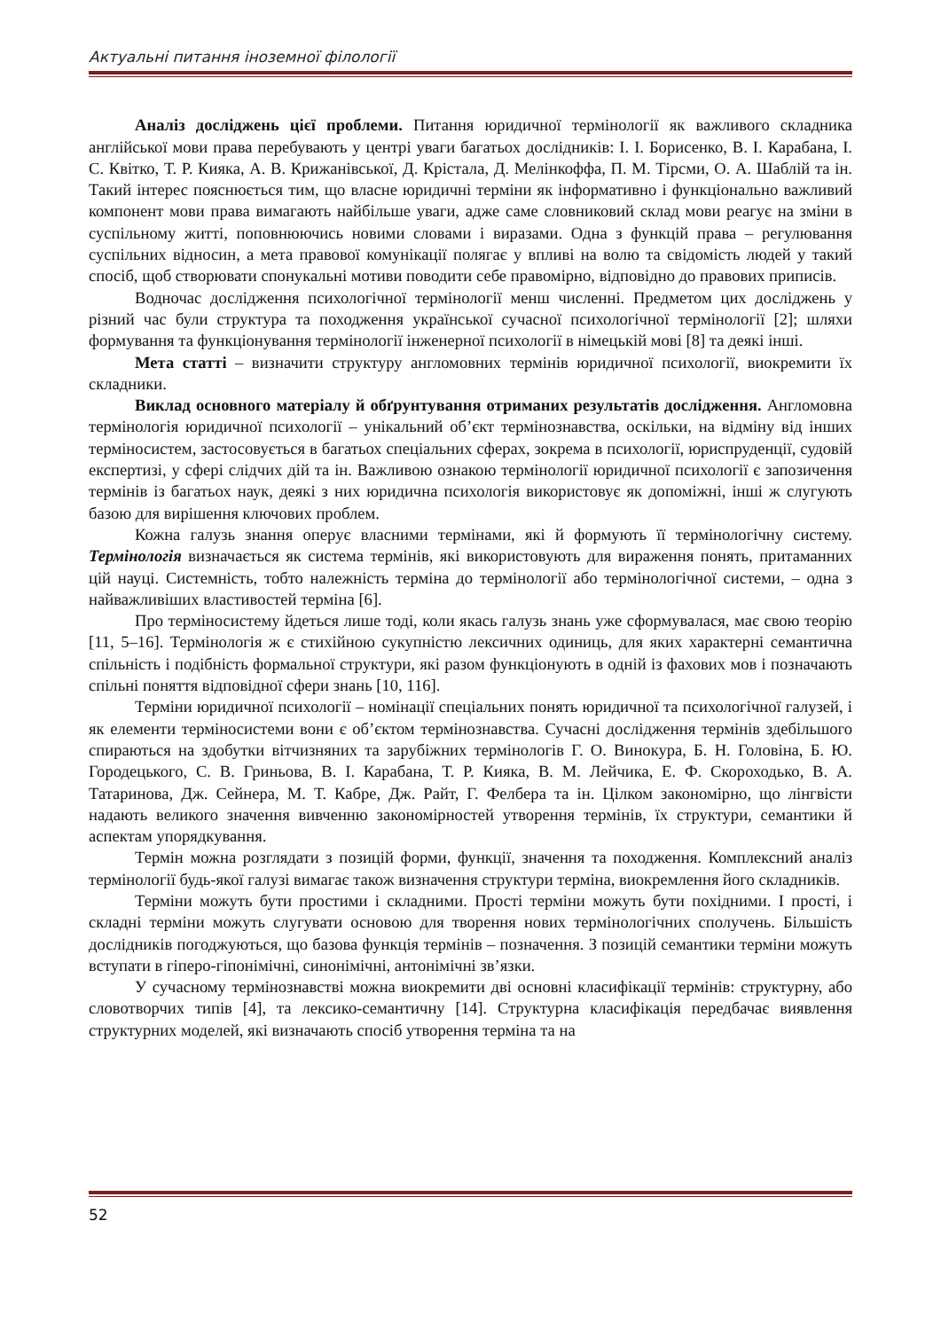Актуальні питання іноземної філології
Аналіз досліджень цієї проблеми. Питання юридичної термінології як важливого складника англійської мови права перебувають у центрі уваги багатьох дослідників: І. І. Борисенко, В. І. Карабана, І. С. Квітко, Т. Р. Кияка, А. В. Крижанівської, Д. Крістала, Д. Мелінкоффа, П. М. Тірсми, О. А. Шаблій та ін. Такий інтерес пояснюється тим, що власне юридичні терміни як інформативно і функціонально важливий компонент мови права вимагають найбільше уваги, адже саме словниковий склад мови реагує на зміни в суспільному житті, поповнюючись новими словами і виразами. Одна з функцій права – регулювання суспільних відносин, а мета правової комунікації полягає у впливі на волю та свідомість людей у такий спосіб, щоб створювати спонукальні мотиви поводити себе правомірно, відповідно до правових приписів.
Водночас дослідження психологічної термінології менш численні. Предметом цих досліджень у різний час були структура та походження української сучасної психологічної термінології [2]; шляхи формування та функціонування термінології інженерної психології в німецькій мові [8] та деякі інші.
Мета статті – визначити структуру англомовних термінів юридичної психології, виокремити їх складники.
Виклад основного матеріалу й обґрунтування отриманих результатів дослідження. Англомовна термінологія юридичної психології – унікальний об’єкт термінознавства, оскільки, на відміну від інших терміносистем, застосовується в багатьох спеціальних сферах, зокрема в психології, юриспруденції, судовій експертизі, у сфері слідчих дій та ін. Важливою ознакою термінології юридичної психології є запозичення термінів із багатьох наук, деякі з них юридична психологія використовує як допоміжні, інші ж слугують базою для вирішення ключових проблем.
Кожна галузь знання оперує власними термінами, які й формують її термінологічну систему. Термінологія визначається як система термінів, які використовують для вираження понять, притаманних цій науці. Системність, тобто належність терміна до термінології або термінологічної системи, – одна з найважливіших властивостей терміна [6].
Про терміносистему йдеться лише тоді, коли якась галузь знань уже сформувалася, має свою теорію [11, 5–16]. Термінологія ж є стихійною сукупністю лексичних одиниць, для яких характерні семантична спільність і подібність формальної структури, які разом функціонують в одній із фахових мов і позначають спільні поняття відповідної сфери знань [10, 116].
Терміни юридичної психології – номінації спеціальних понять юридичної та психологічної галузей, і як елементи терміносистеми вони є об’єктом термінознавства. Сучасні дослідження термінів здебільшого спираються на здобутки вітчизняних та зарубіжних термінологів Г. О. Винокура, Б. Н. Головіна, Б. Ю. Городецького, С. В. Гриньова, В. І. Карабана, Т. Р. Кияка, В. М. Лейчика, Е. Ф. Скороходько, В. А. Татаринова, Дж. Сейнера, М. Т. Кабре, Дж. Райт, Г. Фелбера та ін. Цілком закономірно, що лінгвісти надають великого значення вивченню закономірностей утворення термінів, їх структури, семантики й аспектам упорядкування.
Термін можна розглядати з позицій форми, функції, значення та походження. Комплексний аналіз термінології будь-якої галузі вимагає також визначення структури терміна, виокремлення його складників.
Терміни можуть бути простими і складними. Прості терміни можуть бути похідними. І прості, і складні терміни можуть слугувати основою для творення нових термінологічних сполучень. Більшість дослідників погоджуються, що базова функція термінів – позначення. З позицій семантики терміни можуть вступати в гіперо-гіпонімічні, синонімічні, антонімічні зв’язки.
У сучасному термінознавстві можна виокремити дві основні класифікації термінів: структурну, або словотворчих типів [4], та лексико-семантичну [14]. Структурна класифікація передбачає виявлення структурних моделей, які визначають спосіб утворення терміна та на
52